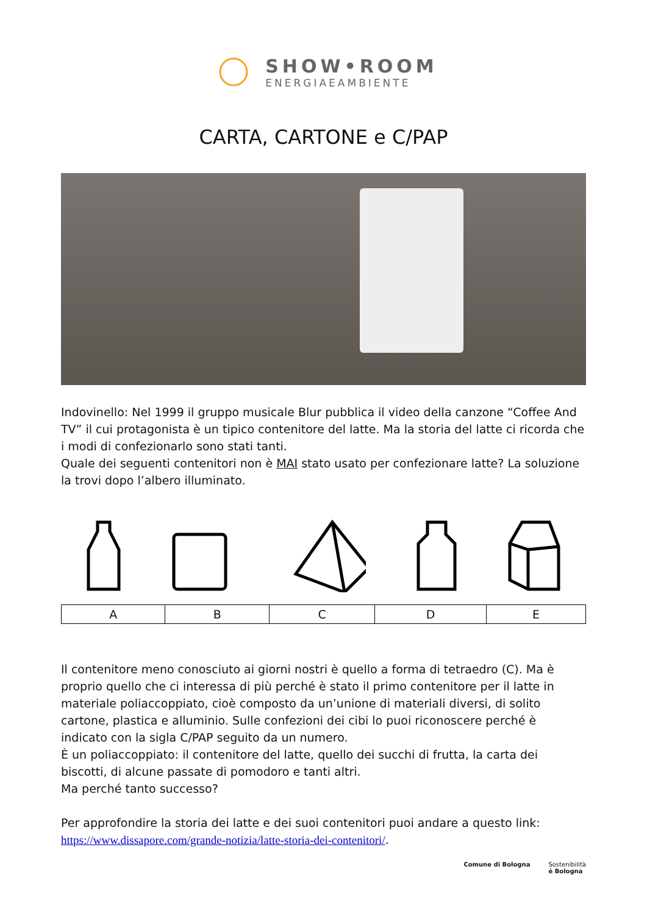SHOW•ROOM
ENERGIAEAMBIENTE
CARTA, CARTONE e C/PAP
Indovinello: Nel 1999 il gruppo musicale Blur pubblica il video della canzone “Coffee And TV” il cui protagonista è un tipico contenitore del latte. Ma la storia del latte ci ricorda che i modi di confezionarlo sono stati tanti.
Quale dei seguenti contenitori non è MAI stato usato per confezionare latte? La soluzione la trovi dopo l’albero illuminato.
| A | B | C | D | E |
Il contenitore meno conosciuto ai giorni nostri è quello a forma di tetraedro (C). Ma è proprio quello che ci interessa di più perché è stato il primo contenitore per il latte in materiale poliaccoppiato, cioè composto da un’unione di materiali diversi, di solito cartone, plastica e alluminio. Sulle confezioni dei cibi lo puoi riconoscere perché è indicato con la sigla C/PAP seguito da un numero.
È un poliaccoppiato: il contenitore del latte, quello dei succhi di frutta, la carta dei biscotti, di alcune passate di pomodoro e tanti altri.
Ma perché tanto successo?
Per approfondire la storia dei latte e dei suoi contenitori puoi andare a questo link: https://www.dissapore.com/grande-notizia/latte-storia-dei-contenitori/.
Comune di Bologna Sostenibilità
è Bologna